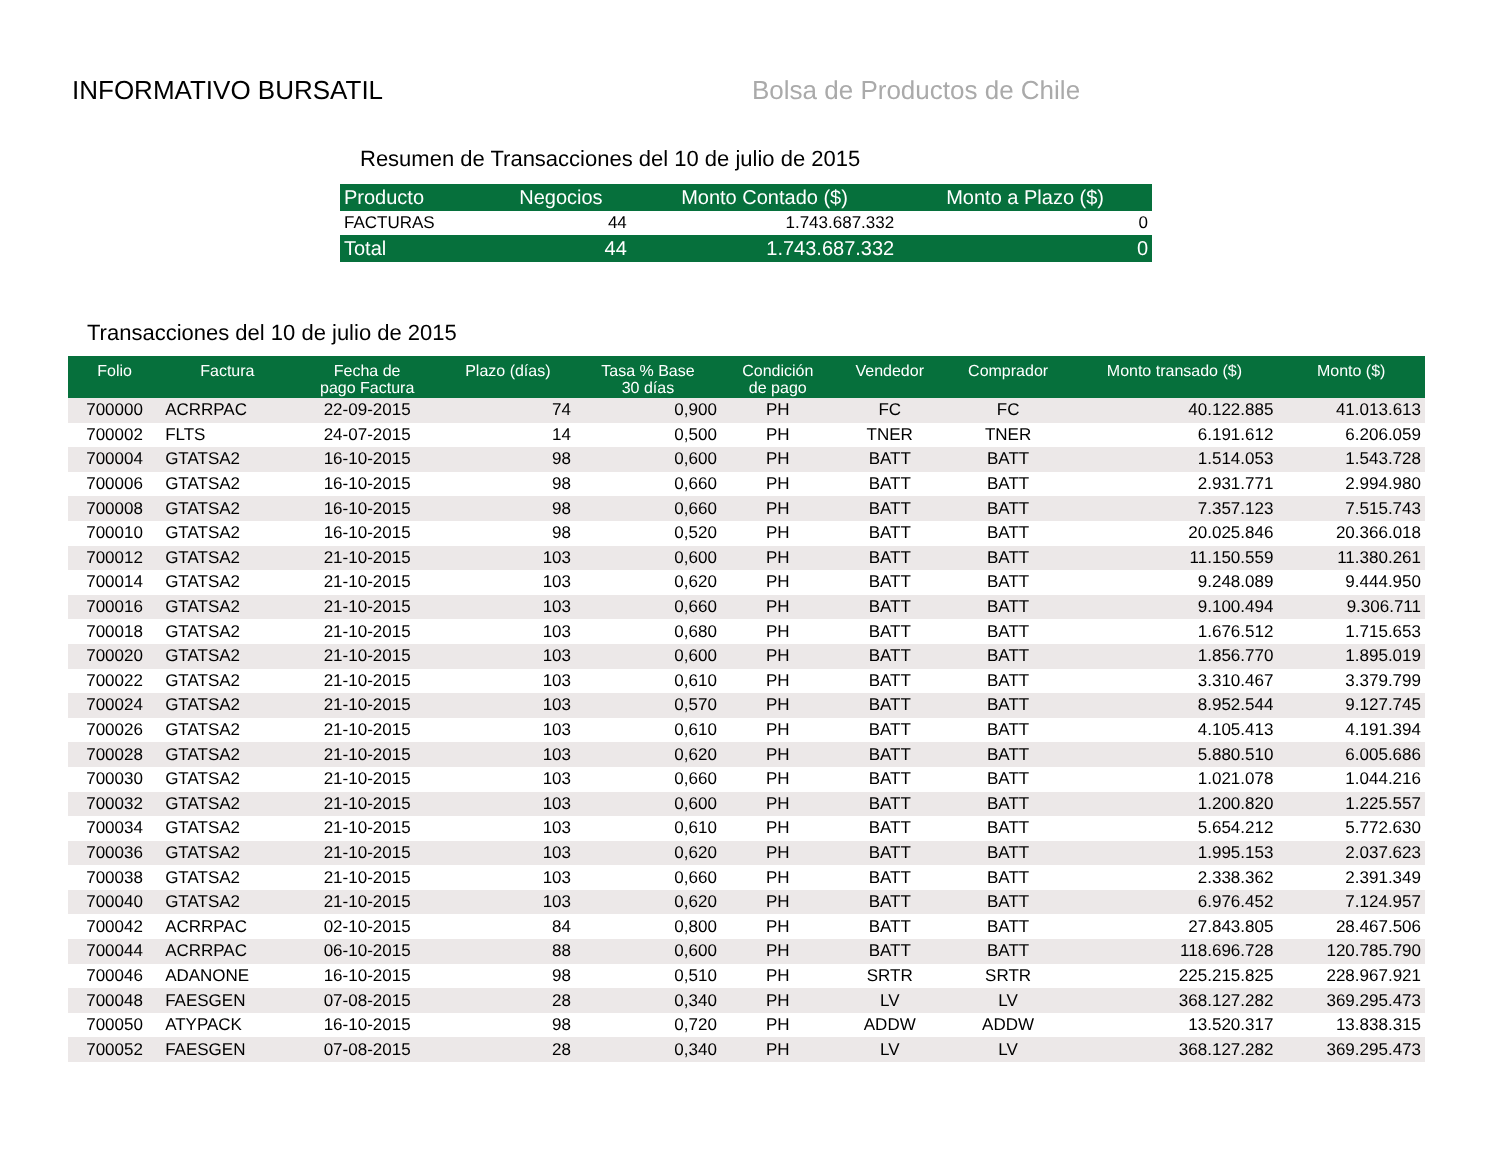INFORMATIVO BURSATIL Bolsa de Productos de Chile
Resumen de Transacciones del 10 de julio de 2015
| Producto | Negocios | Monto Contado ($) | Monto a Plazo ($) |
| --- | --- | --- | --- |
| FACTURAS | 44 | 1.743.687.332 | 0 |
| Total | 44 | 1.743.687.332 | 0 |
Transacciones del 10 de julio de 2015
| Folio | Factura | Fecha de pago Factura | Plazo (días) | Tasa % Base 30 días | Condición de pago | Vendedor | Comprador | Monto transado ($) | Monto ($) |
| --- | --- | --- | --- | --- | --- | --- | --- | --- | --- |
| 700000 | ACRRPAC | 22-09-2015 | 74 | 0,900 | PH | FC | FC | 40.122.885 | 41.013.613 |
| 700002 | FLTS | 24-07-2015 | 14 | 0,500 | PH | TNER | TNER | 6.191.612 | 6.206.059 |
| 700004 | GTATSA2 | 16-10-2015 | 98 | 0,600 | PH | BATT | BATT | 1.514.053 | 1.543.728 |
| 700006 | GTATSA2 | 16-10-2015 | 98 | 0,660 | PH | BATT | BATT | 2.931.771 | 2.994.980 |
| 700008 | GTATSA2 | 16-10-2015 | 98 | 0,660 | PH | BATT | BATT | 7.357.123 | 7.515.743 |
| 700010 | GTATSA2 | 16-10-2015 | 98 | 0,520 | PH | BATT | BATT | 20.025.846 | 20.366.018 |
| 700012 | GTATSA2 | 21-10-2015 | 103 | 0,600 | PH | BATT | BATT | 11.150.559 | 11.380.261 |
| 700014 | GTATSA2 | 21-10-2015 | 103 | 0,620 | PH | BATT | BATT | 9.248.089 | 9.444.950 |
| 700016 | GTATSA2 | 21-10-2015 | 103 | 0,660 | PH | BATT | BATT | 9.100.494 | 9.306.711 |
| 700018 | GTATSA2 | 21-10-2015 | 103 | 0,680 | PH | BATT | BATT | 1.676.512 | 1.715.653 |
| 700020 | GTATSA2 | 21-10-2015 | 103 | 0,600 | PH | BATT | BATT | 1.856.770 | 1.895.019 |
| 700022 | GTATSA2 | 21-10-2015 | 103 | 0,610 | PH | BATT | BATT | 3.310.467 | 3.379.799 |
| 700024 | GTATSA2 | 21-10-2015 | 103 | 0,570 | PH | BATT | BATT | 8.952.544 | 9.127.745 |
| 700026 | GTATSA2 | 21-10-2015 | 103 | 0,610 | PH | BATT | BATT | 4.105.413 | 4.191.394 |
| 700028 | GTATSA2 | 21-10-2015 | 103 | 0,620 | PH | BATT | BATT | 5.880.510 | 6.005.686 |
| 700030 | GTATSA2 | 21-10-2015 | 103 | 0,660 | PH | BATT | BATT | 1.021.078 | 1.044.216 |
| 700032 | GTATSA2 | 21-10-2015 | 103 | 0,600 | PH | BATT | BATT | 1.200.820 | 1.225.557 |
| 700034 | GTATSA2 | 21-10-2015 | 103 | 0,610 | PH | BATT | BATT | 5.654.212 | 5.772.630 |
| 700036 | GTATSA2 | 21-10-2015 | 103 | 0,620 | PH | BATT | BATT | 1.995.153 | 2.037.623 |
| 700038 | GTATSA2 | 21-10-2015 | 103 | 0,660 | PH | BATT | BATT | 2.338.362 | 2.391.349 |
| 700040 | GTATSA2 | 21-10-2015 | 103 | 0,620 | PH | BATT | BATT | 6.976.452 | 7.124.957 |
| 700042 | ACRRPAC | 02-10-2015 | 84 | 0,800 | PH | BATT | BATT | 27.843.805 | 28.467.506 |
| 700044 | ACRRPAC | 06-10-2015 | 88 | 0,600 | PH | BATT | BATT | 118.696.728 | 120.785.790 |
| 700046 | ADANONE | 16-10-2015 | 98 | 0,510 | PH | SRTR | SRTR | 225.215.825 | 228.967.921 |
| 700048 | FAESGEN | 07-08-2015 | 28 | 0,340 | PH | LV | LV | 368.127.282 | 369.295.473 |
| 700050 | ATYPACK | 16-10-2015 | 98 | 0,720 | PH | ADDW | ADDW | 13.520.317 | 13.838.315 |
| 700052 | FAESGEN | 07-08-2015 | 28 | 0,340 | PH | LV | LV | 368.127.282 | 369.295.473 |